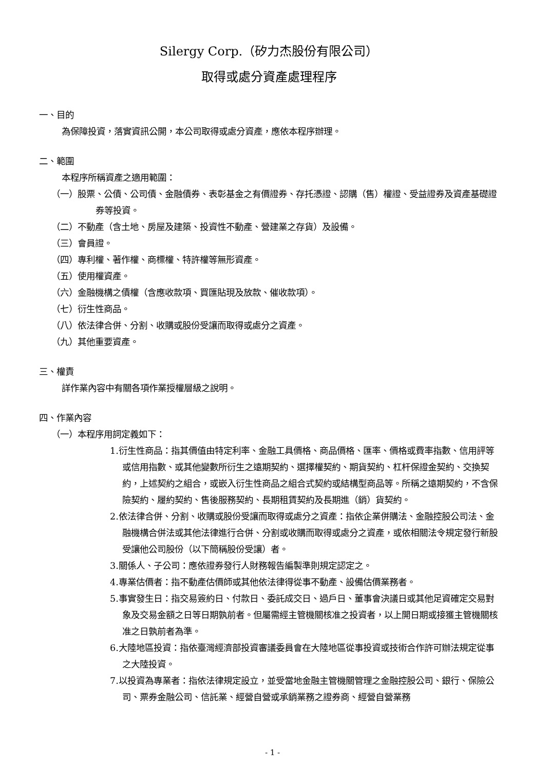Silergy Corp.（矽力杰股份有限公司）
取得或處分資產處理程序
一、目的
為保障投資，落實資訊公開，本公司取得或處分資產，應依本程序辦理。
二、範圍
本程序所稱資產之適用範圍：
（一）股票、公債、公司債、金融債券、表彰基金之有價證券、存托憑證、認購（售）權證、受益證券及資產基礎證券等投資。
（二）不動產（含土地、房屋及建築、投資性不動產、營建業之存貨）及設備。
（三）會員證。
（四）專利權、著作權、商標權、特許權等無形資產。
（五）使用權資產。
（六）金融機構之債權（含應收款項、買匯貼現及放款、催收款項）。
（七）衍生性商品。
（八）依法律合併、分割、收購或股份受讓而取得或處分之資產。
（九）其他重要資產。
三、權責
詳作業內容中有關各項作業授權層級之說明。
四、作業內容
（一）本程序用詞定義如下：
1.衍生性商品：指其價值由特定利率、金融工具價格、商品價格、匯率、價格或費率指數、信用評等或信用指數、或其他變數所衍生之遠期契約、選擇權契約、期貨契約、杠杆保證金契約、交換契約，上述契約之組合，或嵌入衍生性商品之組合式契約或結構型商品等。所稱之遠期契約，不含保險契約、履約契約、售後服務契約、長期租賃契約及長期進（銷）貨契約。
2.依法律合併、分割、收購或股份受讓而取得或處分之資產：指依企業併購法、金融控股公司法、金融機構合併法或其他法律進行合併、分割或收購而取得或處分之資產，或依相關法令規定發行新股受讓他公司股份（以下簡稱股份受讓）者。
3.關係人、子公司：應依證券發行人財務報告編製準則規定認定之。
4.專業估價者：指不動產估價師或其他依法律得從事不動產、設備估價業務者。
5.事實發生日：指交易簽約日、付款日、委託成交日、過戶日、董事會決議日或其他足資確定交易對象及交易金額之日等日期孰前者。但屬需經主管機關核准之投資者，以上開日期或接獲主管機關核准之日孰前者為準。
6.大陸地區投資：指依臺灣經濟部投資審議委員會在大陸地區從事投資或技術合作許可辦法規定從事之大陸投資。
7.以投資為專業者：指依法律規定設立，並受當地金融主管機關管理之金融控股公司、銀行、保險公司、票券金融公司、信託業、經營自營或承銷業務之證券商、經營自營業務
- 1 -